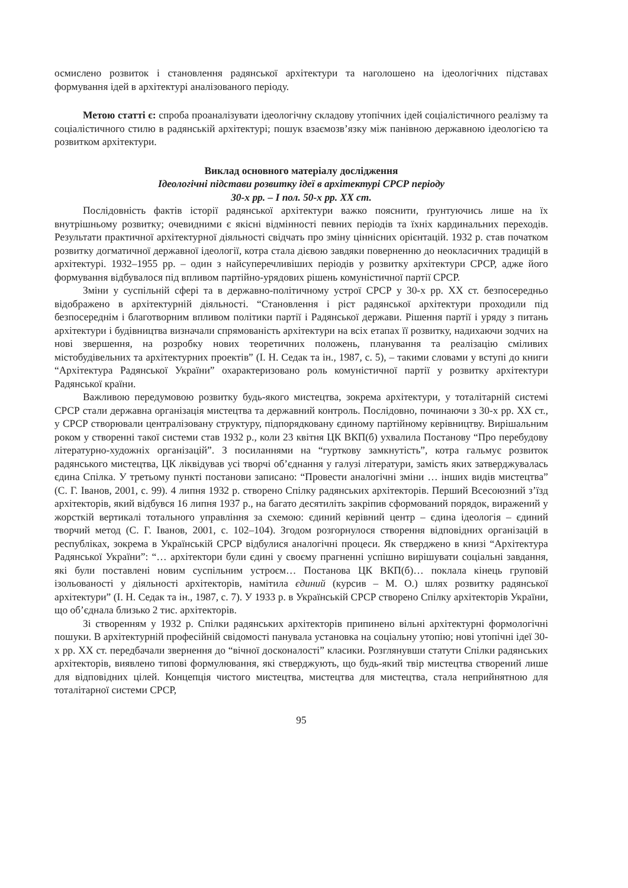осмислено розвиток і становлення радянської архітектури та наголошено на ідеологічних підставах формування ідей в архітектурі аналізованого періоду.
Метою статті є: спроба проаналізувати ідеологічну складову утопічних ідей соціалістичного реалізму та соціалістичного стилю в радянській архітектурі; пошук взаємозв’язку між панівною державною ідеологією та розвитком архітектури.
Виклад основного матеріалу дослідження
Ідеологічні підстави розвитку ідеї в архітектурі СРСР періоду
30-х рр. – I пол. 50-х рр. XX ст.
Послідовність фактів історії радянської архітектури важко пояснити, ґрунтуючись лише на їх внутрішньому розвитку; очевидними є якісні відмінності певних періодів та їхніх кардинальних переходів. Результати практичної архітектурної діяльності свідчать про зміну ціннісних орієнтацій. 1932 р. став початком розвитку догматичної державної ідеології, котра стала дієвою завдяки поверненню до неокласичних традицій в архітектурі. 1932–1955 рр. – один з найсуперечливіших періодів у розвитку архітектури СРСР, адже його формування відбувалося під впливом партійно-урядових рішень комуністичної партії СРСР.
Зміни у суспільній сфері та в державно-політичному устрої СРСР у 30-х рр. XX ст. безпосередньо відображено в архітектурній діяльності. “Становлення і ріст радянської архітектури проходили під безпосереднім і благотворним впливом політики партії і Радянської держави. Рішення партії і уряду з питань архітектури і будівництва визначали спрямованість архітектури на всіх етапах її розвитку, надихаючи зодчих на нові звершення, на розробку нових теоретичних положень, планування та реалізацію сміливих містобудівельних та архітектурних проектів” (І. Н. Седак та ін., 1987, с. 5), – такими словами у вступі до книги “Архітектура Радянської України” охарактеризовано роль комуністичної партії у розвитку архітектури Радянської країни.
Важливою передумовою розвитку будь-якого мистецтва, зокрема архітектури, у тоталітарній системі СРСР стали державна організація мистецтва та державний контроль. Послідовно, починаючи з 30-х рр. XX ст., у СРСР створювали централізовану структуру, підпорядковану єдиному партійному керівництву. Вирішальним роком у створенні такої системи став 1932 р., коли 23 квітня ЦК ВКП(б) ухвалила Постанову “Про перебудову літературно-художніх організацій”. З посиланнями на “гурткову замкнутість”, котра гальмує розвиток радянського мистецтва, ЦК ліквідував усі творчі об’єднання у галузі літератури, замість яких затверджувалась єдина Спілка. У третьому пункті постанови записано: “Провести аналогічні зміни … інших видів мистецтва” (С. Г. Іванов, 2001, с. 99). 4 липня 1932 р. створено Спілку радянських архітекторів. Перший Всесоюзний з’їзд архітекторів, який відбувся 16 липня 1937 р., на багато десятиліть закріпив сформований порядок, виражений у жорсткій вертикалі тотального управління за схемою: єдиний керівний центр – єдина ідеологія – єдиний творчий метод (С. Г. Іванов, 2001, с. 102–104). Згодом розгорнулося створення відповідних організацій в республіках, зокрема в Українській СРСР відбулися аналогічні процеси. Як стверджено в книзі “Архітектура Радянської України”: “… архітектори були єдині у своєму прагненні успішно вирішувати соціальні завдання, які були поставлені новим суспільним устроєм… Постанова ЦК ВКП(б)… поклала кінець груповій ізольованості у діяльності архітекторів, намітила єдиний (курсив – М. О.) шлях розвитку радянської архітектури” (І. Н. Седак та ін., 1987, с. 7). У 1933 р. в Українській СРСР створено Спілку архітекторів України, що об’єднала близько 2 тис. архітекторів.
Зі створенням у 1932 р. Спілки радянських архітекторів припинено вільні архітектурні формологічні пошуки. В архітектурній професійній свідомості панувала установка на соціальну утопію; нові утопічні ідеї 30-х рр. XX ст. передбачали звернення до “вічної досконалості” класики. Розглянувши статути Спілки радянських архітекторів, виявлено типові формулювання, які стверджують, що будь-який твір мистецтва створений лише для відповідних цілей. Концепція чистого мистецтва, мистецтва для мистецтва, стала неприйнятною для тоталітарної системи СРСР,
95